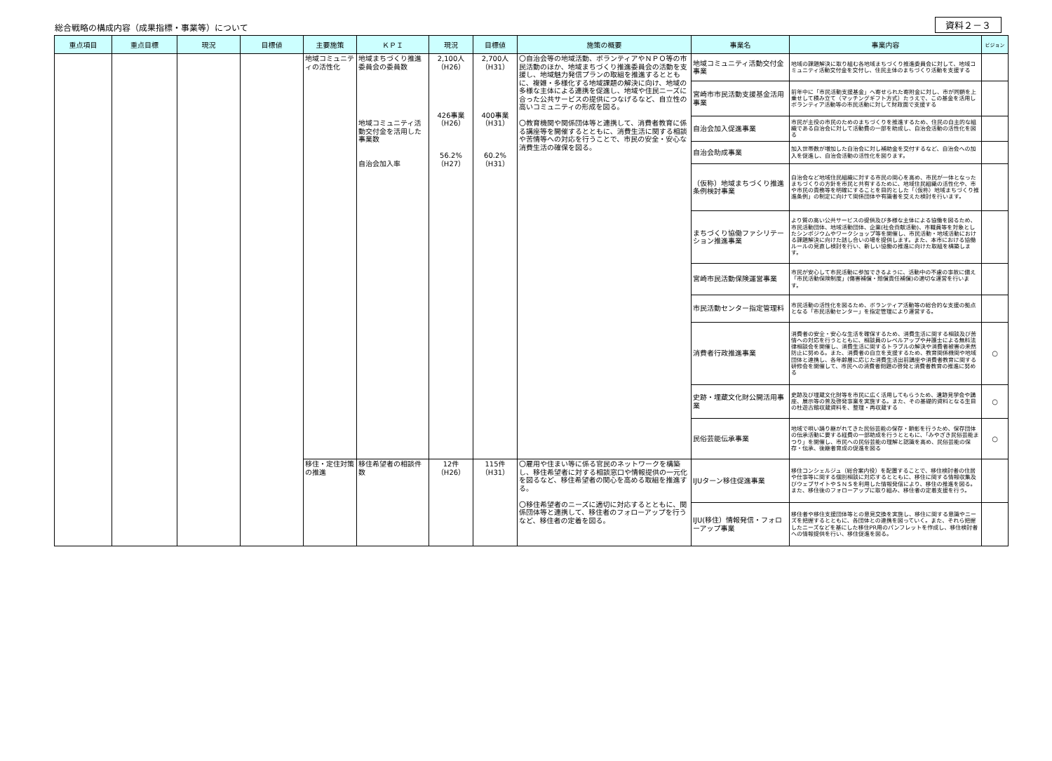総合戦略の構成内容（成果指標・事業等）について
資料２－３
| 重点項目 | 重点目標 | 現況 | 目標値 | 主要施策 | ＫＰＩ | 現況 | 目標値 | 施策の概要 | 事業名 | 事業内容 | ビジョン |
| --- | --- | --- | --- | --- | --- | --- | --- | --- | --- | --- | --- |
| | | | | 地域コミュニティの活性化 | 地域まちづくり推進委員会の委員数 地域コミュニティ活動交付金を活用した事業数 自治会加入率 | 2,100人 （H26） 426事業 （H26） 56.2% （H27） | 2,700人 （H31） 400事業 （H31） 60.2% （H31） | 〇自治会等の地域活動、ボランティアやＮＰＯ等の市民活動のほか、地域まちづくり推進委員会の活動を支援し、地域魅力発信プランの取組を推進するとともに、複雑・多様化する地域課題の解決に向け、地域の多様な主体による連携を促進し、地域や住民ニーズに合った公共サービスの提供につなげるなど、自立性の高いコミュニティの形成を図る。 〇教育機関や関係団体等と連携して、消費者教育に係る講座等を開催するとともに、消費生活に関する相談や苦情等への対応を行うことで、市民の安全・安心な消費生活の確保を図る。 | 地域コミュニティ活動交付金事業 | 地域の課題解決に取り組む各地域まちづくり推進委員会に対して、地域コミュニティ活動交付金を交付し、住民主体のまちづくり活動を支援する | |
| | | | | | | | | | 宮崎市市民活動支援基金活用事業 | 前年中に「市民活動支援基金」へ寄せられた寄附金に対し、市が同額を上乗せして積み立て（マッチングギフト方式）たうえで、この基金を活用しボランティア活動等の市民活動に対して財政面で支援する | |
| | | | | | | | | | 自治会加入促進事業 | 市民が主役の市民のためのまちづくりを推進するため、住民の自主的な組織である自治会に対して活動費の一部を助成し、自治会活動の活性化を図る | |
| | | | | | | | | | 自治会助成事業 | 加入世帯数が増加した自治会に対し補助金を交付するなど、自治会への加入を促進し、自治会活動の活性化を図ります。 | |
| | | | | | | | | | （仮称）地域まちづくり推進条例検討事業 | 自治会など地域住民組織に対する市民の関心を高め、市民が一体となったまちづくりの方針を市民と共有するために、地域住民組織の活性化や、市や市民の責務等を明確にすることを目的とした「（仮称）地域まちづくり推進条例」の制定に向けて関係団体や有識者を交えた検討を行います。 | |
| | | | | | | | | | まちづくり協働ファシリテーション推進事業 | より質の高い公共サービスの提供及び多様な主体による協働を図るため、市民活動団体、地域活動団体、企業(社会貢献活動)、市職員等を対象としたシンポジウムやワークショップ等を開催し、市民活動・地域活動における課題解決に向けた話し合いの場を提供します。また、本市における協働ルールの見直し検討を行い、新しい協働の推進に向けた取組を構築します。 | |
| | | | | | | | | | 宮崎市民活動保険運営事業 | 市民が安心して市民活動に参加できるように、活動中の不慮の事故に備え「市民活動保険制度」(傷害補償・賠償責任補償)の適切な運営を行います。 | |
| | | | | | | | | | 市民活動センター指定管理料 | 市民活動の活性化を図るため、ボランティア活動等の総合的な支援の拠点となる「市民活動センター」を指定管理により運営する。 | |
| | | | | | | | | | 消費者行政推進事業 | 消費者の安全・安心な生活を確保するため、消費生活に関する相談及び苦情への対応を行うとともに、相談員のレベルアップや弁護士による無料法律相談会を開催し、消費生活に関するトラブルの解決や消費者被害の未然防止に努める。また、消費者の自立を支援するため、教育関係機関や地域団体と連携し、各年齢層に応じた消費生活出前講座や消費者教育に関する研修会を開催して、市民への消費者問題の啓発と消費者教育の推進に努める | ○ |
| | | | | | | | | | 史跡・埋蔵文化財公開活用事業 | 史跡及び埋蔵文化財等を市民に広く活用してもらうため、遺跡見学会や講座、展示等の普及啓発事業を実施する。また、その基礎的資料となる生目の杜遊古館収蔵資料を、整理・再収蔵する | ○ |
| | | | | | | | | | 民俗芸能伝承事業 | 地域で唄い踊り継がれてきた民俗芸能の保存・顕彰を行うため、保存団体の伝承活動に要する経費の一部助成を行うとともに、「みやざき民俗芸能まつり」を開催し、市民への民俗芸能の理解と認識を高め、民俗芸能の保存・伝承、後継者育成の促進を図る | ○ |
| | | | | 移住・定住対策の推進 | 移住希望者の相談件数 | 12件 （H26） | 115件 （H31） | 〇雇用や住まい等に係る官民のネットワークを構築し、移住希望者に対する相談窓口や情報提供の一元化を図るなど、移住希望者の関心を高める取組を推進する。 〇移住希望者のニーズに適切に対応するとともに、関係団体等と連携して、移住者のフォローアップを行うなど、移住者の定着を図る。 | IJUターン移住促進事業 | 移住コンシェルジュ（総合案内役）を配置することで、移住検討者の住居や仕事等に関する個別相談に対応するとともに、移住に関する情報収集及びウェブサイトやＳＮＳを利用した情報発信により、移住の推進を図る。また、移住後のフォローアップに取り組み、移住者の定着支援を行う。 | |
| | | | | | | | | | IJU(移住）情報発信・フォローアップ事業 | 移住者や移住支援団体等との意見交換を実施し、移住に関する意識やニーズを把握するとともに、各団体との連携を図っていく。また、それら把握したニーズなどを基にした移住PR用のパンフレットを作成し、移住検討者への情報提供を行い、移住促進を図る。 | |